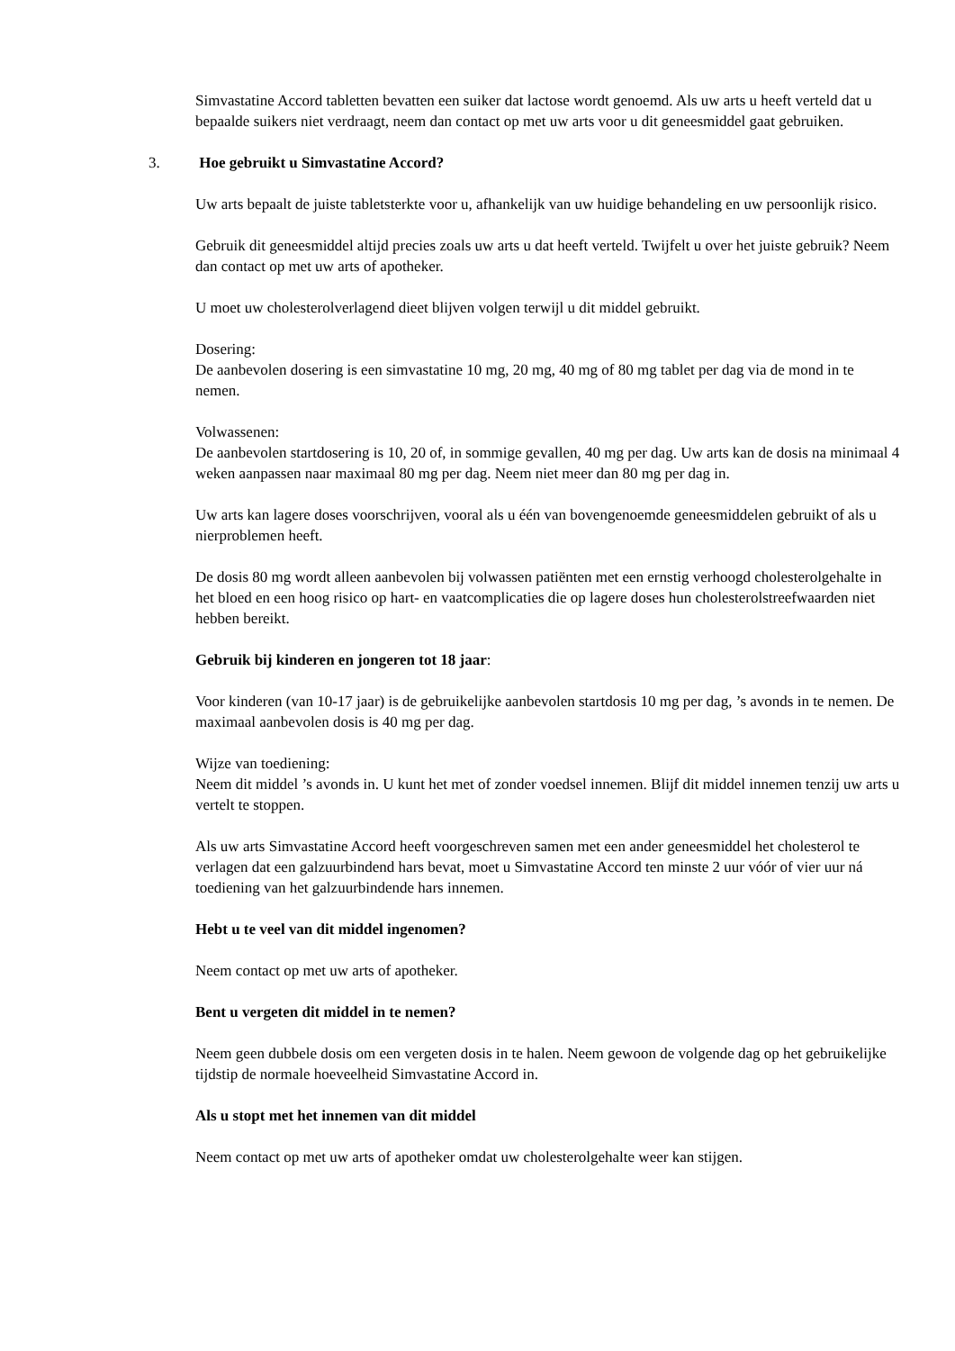Simvastatine Accord tabletten bevatten een suiker dat lactose wordt genoemd. Als uw arts u heeft verteld dat u bepaalde suikers niet verdraagt, neem dan contact op met uw arts voor u dit geneesmiddel gaat gebruiken.
3. Hoe gebruikt u Simvastatine Accord?
Uw arts bepaalt de juiste tabletsterkte voor u, afhankelijk van uw huidige behandeling en uw persoonlijk risico.
Gebruik dit geneesmiddel altijd precies zoals uw arts u dat heeft verteld. Twijfelt u over het juiste gebruik? Neem dan contact op met uw arts of apotheker.
U moet uw cholesterolverlagend dieet blijven volgen terwijl u dit middel gebruikt.
Dosering:
De aanbevolen dosering is een simvastatine 10 mg, 20 mg, 40 mg of 80 mg tablet per dag via de mond in te nemen.
Volwassenen:
De aanbevolen startdosering is 10, 20 of, in sommige gevallen, 40 mg per dag. Uw arts kan de dosis na minimaal 4 weken aanpassen naar maximaal 80 mg per dag. Neem niet meer dan 80 mg per dag in.
Uw arts kan lagere doses voorschrijven, vooral als u één van bovengenoemde geneesmiddelen gebruikt of als u nierproblemen heeft.
De dosis 80 mg wordt alleen aanbevolen bij volwassen patiënten met een ernstig verhoogd cholesterolgehalte in het bloed en een hoog risico op hart- en vaatcomplicaties die op lagere doses hun cholesterolstreefwaarden niet hebben bereikt.
Gebruik bij kinderen en jongeren tot 18 jaar:
Voor kinderen (van 10-17 jaar) is de gebruikelijke aanbevolen startdosis 10 mg per dag, ’s avonds in te nemen. De maximaal aanbevolen dosis is 40 mg per dag.
Wijze van toediening:
Neem dit middel ’s avonds in. U kunt het met of zonder voedsel innemen. Blijf dit middel innemen tenzij uw arts u vertelt te stoppen.
Als uw arts Simvastatine Accord heeft voorgeschreven samen met een ander geneesmiddel het cholesterol te verlagen dat een galzuurbindend hars bevat, moet u Simvastatine Accord ten minste 2 uur vóór of vier uur ná toediening van het galzuurbindende hars innemen.
Hebt u te veel van dit middel ingenomen?
Neem contact op met uw arts of apotheker.
Bent u vergeten dit middel in te nemen?
Neem geen dubbele dosis om een vergeten dosis in te halen. Neem gewoon de volgende dag op het gebruikelijke tijdstip de normale hoeveelheid Simvastatine Accord in.
Als u stopt met het innemen van dit middel
Neem contact op met uw arts of apotheker omdat uw cholesterolgehalte weer kan stijgen.